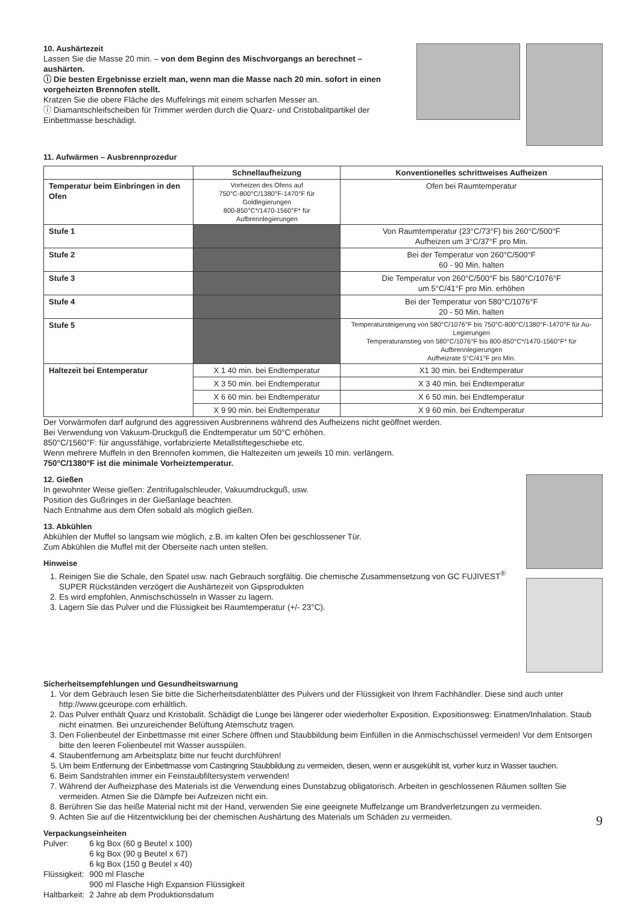10. Aushärtezeit
Lassen Sie die Masse 20 min. – von dem Beginn des Mischvorgangs an berechnet – aushärten.
ⓘ Die besten Ergebnisse erzielt man, wenn man die Masse nach 20 min. sofort in einen vorgeheizten Brennofen stellt.
Kratzen Sie die obere Fläche des Muffelrings mit einem scharfen Messer an.
ⓘ Diamantschleifscheiben für Trimmer werden durch die Quarz- und Cristobalitpartikel der Einbettmasse beschädigt.
11. Aufwärmen – Ausbrennprozedur
| | Schnellaufheizung | Konventionelles schrittweises Aufheizen |
| --- | --- | --- |
| Temperatur beim Einbringen in den Ofen | Vorheizen des Ofens auf 750°C-800°C/1380°F-1470°F für Goldlegierungen 800-850°C*/1470-1560°F* für Aufbrennlegierungen | Ofen bei Raumtemperatur |
| Stufe 1 | | Von Raumtemperatur (23°C/73°F) bis 260°C/500°F Aufheizen um 3°C/37°F pro Min. |
| Stufe 2 | | Bei der Temperatur von 260°C/500°F 60 - 90 Min. halten |
| Stufe 3 | | Die Temperatur von 260°C/500°F bis 580°C/1076°F um 5°C/41°F pro Min. erhöhen |
| Stufe 4 | | Bei der Temperatur von 580°C/1076°F 20 - 50 Min. halten |
| Stufe 5 | | Temperatursteigerung von 580°C/1076°F bis 750°C-800°C/1380°F-1470°F für Au-Legierungen Temperaturanstieg von 580°C/1076°F bis 800-850°C*/1470-1560°F* für Aufbrennlegierungen Aufheizrate 5°C/41°F pro Min. |
| Haltezeit bei Entemperatur | X 1 40 min. bei Endtemperatur | X1 30 min. bei Endtemperatur |
| | X 3 50 min. bei Endtemperatur | X 3 40 min. bei Endtemperatur |
| | X 6 60 min. bei Endtemperatur | X 6 50 min. bei Endtemperatur |
| | X 9 90 min. bei Endtemperatur | X 9 60 min. bei Endtemperatur |
Der Vorwärmofen darf aufgrund des aggressiven Ausbrennens während des Aufheizens nicht geöffnet werden.
Bei Verwendung von Vakuum-Druckguß die Endtemperatur um 50°C erhöhen.
850°C/1560°F: für angussfähige, vorfabrizierte Metallstiftegeschiebe etc.
Wenn mehrere Muffeln in den Brennofen kommen, die Haltezeiten um jeweils 10 min. verlängern.
750°C/1380°F ist die minimale Vorheiztemperatur.
12. Gießen
In gewohnter Weise gießen: Zentrifugalschleuder, Vakuumdruckguß, usw.
Position des Gußringes in der Gießanlage beachten.
Nach Entnahme aus dem Ofen sobald als möglich gießen.
13. Abkühlen
Abkühlen der Muffel so langsam wie möglich, z.B. im kalten Ofen bei geschlossener Tür.
Zum Abkühlen die Muffel mit der Oberseite nach unten stellen.
Hinweise
1. Reinigen Sie die Schale, den Spatel usw. nach Gebrauch sorgfältig. Die chemische Zusammensetzung von GC FUJIVEST<sup>®</sup> SUPER Rückständen verzögert die Aushärtezeit von Gipsprodukten
2. Es wird empfohlen, Anmischschüsseln in Wasser zu lagern.
3. Lagern Sie das Pulver und die Flüssigkeit bei Raumtemperatur (+/- 23°C).
Sicherheitsempfehlungen und Gesundheitswarnung
1. Vor dem Gebrauch lesen Sie bitte die Sicherheitsdatenblätter des Pulvers und der Flüssigkeit von Ihrem Fachhändler. Diese sind auch unter http://www.gceurope.com erhältlich.
2. Das Pulver enthält Quarz und Kristobalit. Schädigt die Lunge bei längerer oder wiederholter Exposition. Expositionsweg: Einatmen/Inhalation. Staub nicht einatmen. Bei unzureichender Belüftung Atemschutz tragen.
3. Den Folienbeutel der Einbettmasse mit einer Schere öffnen und Staubbildung beim Einfüllen in die Anmischschüssel vermeiden! Vor dem Entsorgen bitte den leeren Folienbeutel mit Wasser ausspülen.
4. Staubentfernung am Arbeitsplatz bitte nur feucht durchführen!
5. Um beim Entfernung der Einbettmasse vom Castingring Staubbildung zu vermeiden, diesen, wenn er ausgekühlt ist, vorher kurz in Wasser tauchen.
6. Beim Sandstrahlen immer ein Feinstaubfiltersystem verwenden!
7. Während der Aufheizphase des Materials ist die Verwendung eines Dunstabzug obligatorisch. Arbeiten in geschlossenen Räumen sollten Sie vermeiden. Atmen Sie die Dämpfe bei Aufzeizen nicht ein.
8. Berühren Sie das heiße Material nicht mit der Hand, verwenden Sie eine geeignete Muffelzange um Brandverletzungen zu vermeiden.
9. Achten Sie auf die Hitzentwicklung bei der chemischen Aushärtung des Materials um Schäden zu vermeiden.
Verpackungseinheiten
| Pulver: | 6 kg Box (60 g Beutel x 100) 6 kg Box (90 g Beutel x 67) 6 kg Box (150 g Beutel x 40) |
| Flüssigkeit: | 900 ml Flasche 900 ml Flasche High Expansion Flüssigkeit |
| Haltbarkeit: | 2 Jahre ab dem Produktionsdatum |
9